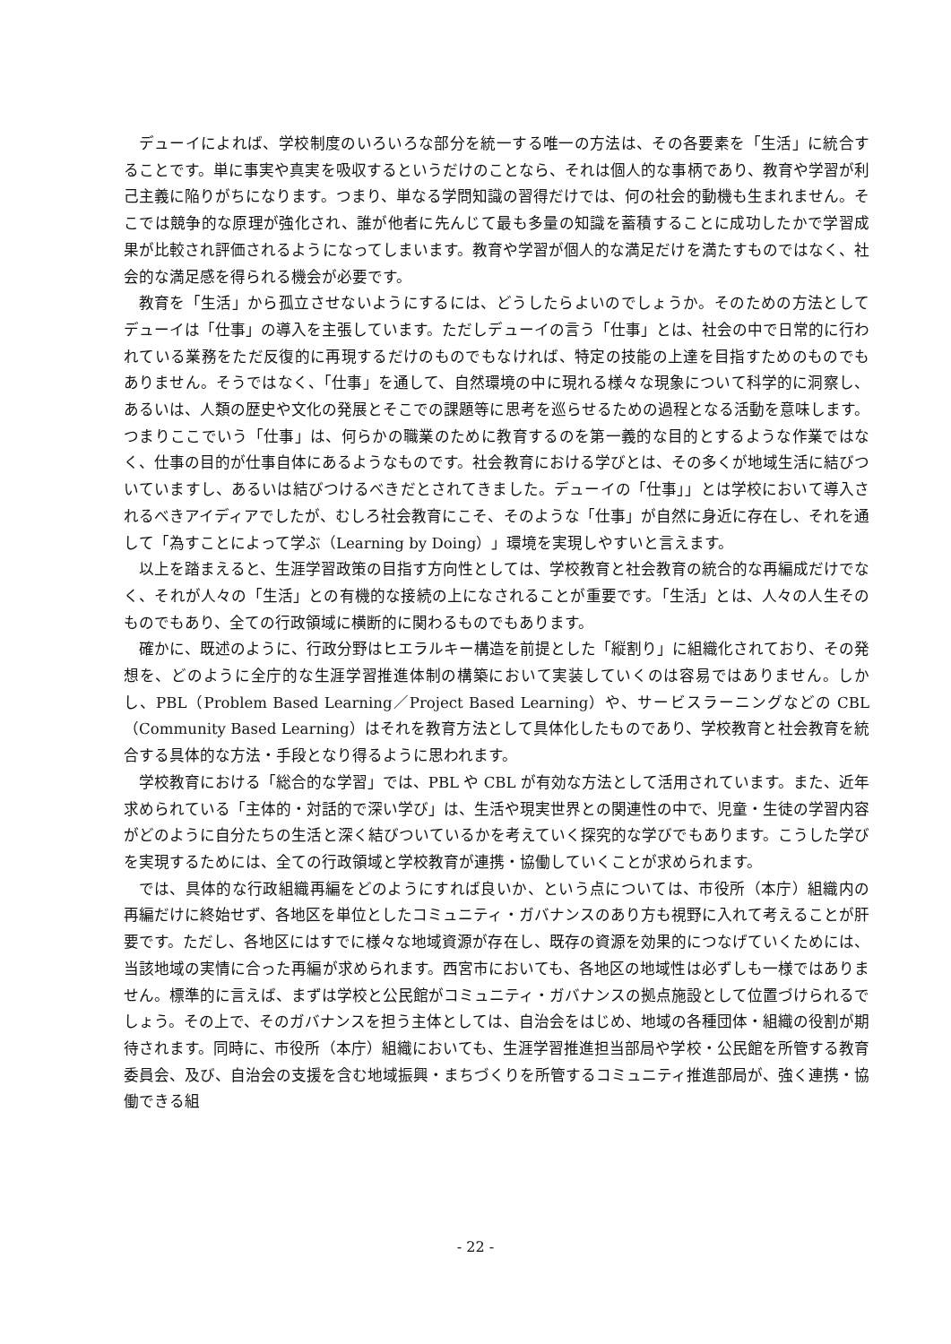デューイによれば、学校制度のいろいろな部分を統一する唯一の方法は、その各要素を「生活」に統合することです。単に事実や真実を吸収するというだけのことなら、それは個人的な事柄であり、教育や学習が利己主義に陥りがちになります。つまり、単なる学問知識の習得だけでは、何の社会的動機も生まれません。そこでは競争的な原理が強化され、誰が他者に先んじて最も多量の知識を蓄積することに成功したかで学習成果が比較され評価されるようになってしまいます。教育や学習が個人的な満足だけを満たすものではなく、社会的な満足感を得られる機会が必要です。
教育を「生活」から孤立させないようにするには、どうしたらよいのでしょうか。そのための方法としてデューイは「仕事」の導入を主張しています。ただしデューイの言う「仕事」とは、社会の中で日常的に行われている業務をただ反復的に再現するだけのものでもなければ、特定の技能の上達を目指すためのものでもありません。そうではなく、「仕事」を通して、自然環境の中に現れる様々な現象について科学的に洞察し、あるいは、人類の歴史や文化の発展とそこでの課題等に思考を巡らせるための過程となる活動を意味します。つまりここでいう「仕事」は、何らかの職業のために教育するのを第一義的な目的とするような作業ではなく、仕事の目的が仕事自体にあるようなものです。社会教育における学びとは、その多くが地域生活に結びついていますし、あるいは結びつけるべきだとされてきました。デューイの「仕事」」とは学校において導入されるべきアイディアでしたが、むしろ社会教育にこそ、そのような「仕事」が自然に身近に存在し、それを通して「為すことによって学ぶ（Learning by Doing）」環境を実現しやすいと言えます。
以上を踏まえると、生涯学習政策の目指す方向性としては、学校教育と社会教育の統合的な再編成だけでなく、それが人々の「生活」との有機的な接続の上になされることが重要です。「生活」とは、人々の人生そのものでもあり、全ての行政領域に横断的に関わるものでもあります。
確かに、既述のように、行政分野はヒエラルキー構造を前提とした「縦割り」に組織化されており、その発想を、どのように全庁的な生涯学習推進体制の構築において実装していくのは容易ではありません。しかし、PBL（Problem Based Learning／Project Based Learning）や、サービスラーニングなどの CBL（Community Based Learning）はそれを教育方法として具体化したものであり、学校教育と社会教育を統合する具体的な方法・手段となり得るように思われます。
学校教育における「総合的な学習」では、PBL や CBL が有効な方法として活用されています。また、近年求められている「主体的・対話的で深い学び」は、生活や現実世界との関連性の中で、児童・生徒の学習内容がどのように自分たちの生活と深く結びついているかを考えていく探究的な学びでもあります。こうした学びを実現するためには、全ての行政領域と学校教育が連携・協働していくことが求められます。
では、具体的な行政組織再編をどのようにすれば良いか、という点については、市役所（本庁）組織内の再編だけに終始せず、各地区を単位としたコミュニティ・ガバナンスのあり方も視野に入れて考えることが肝要です。ただし、各地区にはすでに様々な地域資源が存在し、既存の資源を効果的につなげていくためには、当該地域の実情に合った再編が求められます。西宮市においても、各地区の地域性は必ずしも一様ではありません。標準的に言えば、まずは学校と公民館がコミュニティ・ガバナンスの拠点施設として位置づけられるでしょう。その上で、そのガバナンスを担う主体としては、自治会をはじめ、地域の各種団体・組織の役割が期待されます。同時に、市役所（本庁）組織においても、生涯学習推進担当部局や学校・公民館を所管する教育委員会、及び、自治会の支援を含む地域振興・まちづくりを所管するコミュニティ推進部局が、強く連携・協働できる組
- 22 -